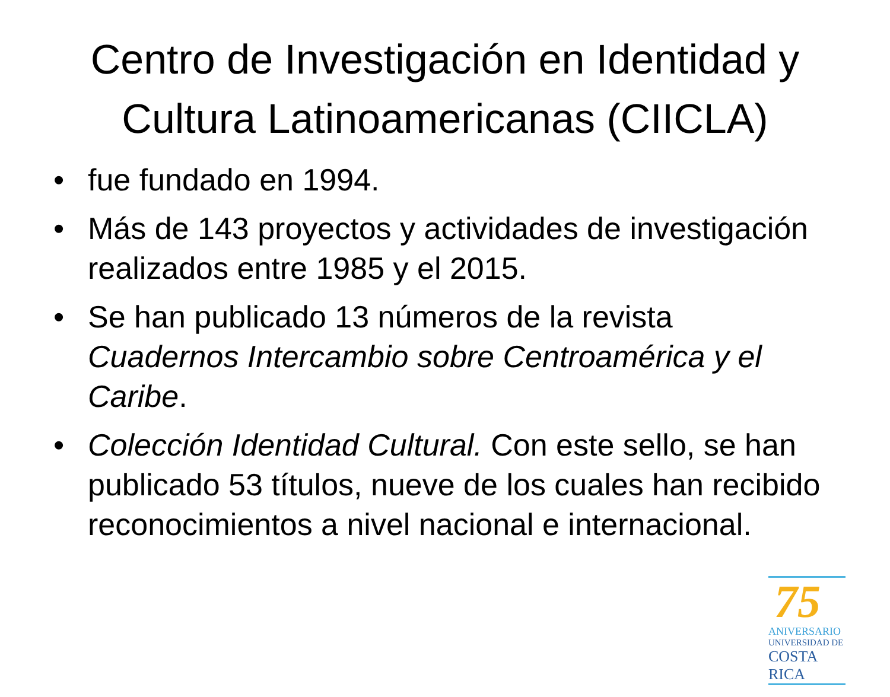Centro de Investigación en Identidad y Cultura Latinoamericanas (CIICLA)
• fue fundado en 1994.
• Más de 143 proyectos y actividades de investigación realizados entre 1985 y el 2015.
• Se han publicado 13 números de la revista Cuadernos Intercambio sobre Centroamérica y el Caribe.
• Colección Identidad Cultural. Con este sello, se han publicado 53 títulos, nueve de los cuales han recibido reconocimientos a nivel nacional e internacional.
75
ANIVERSARIO
UNIVERSIDAD DE
COSTA RICA